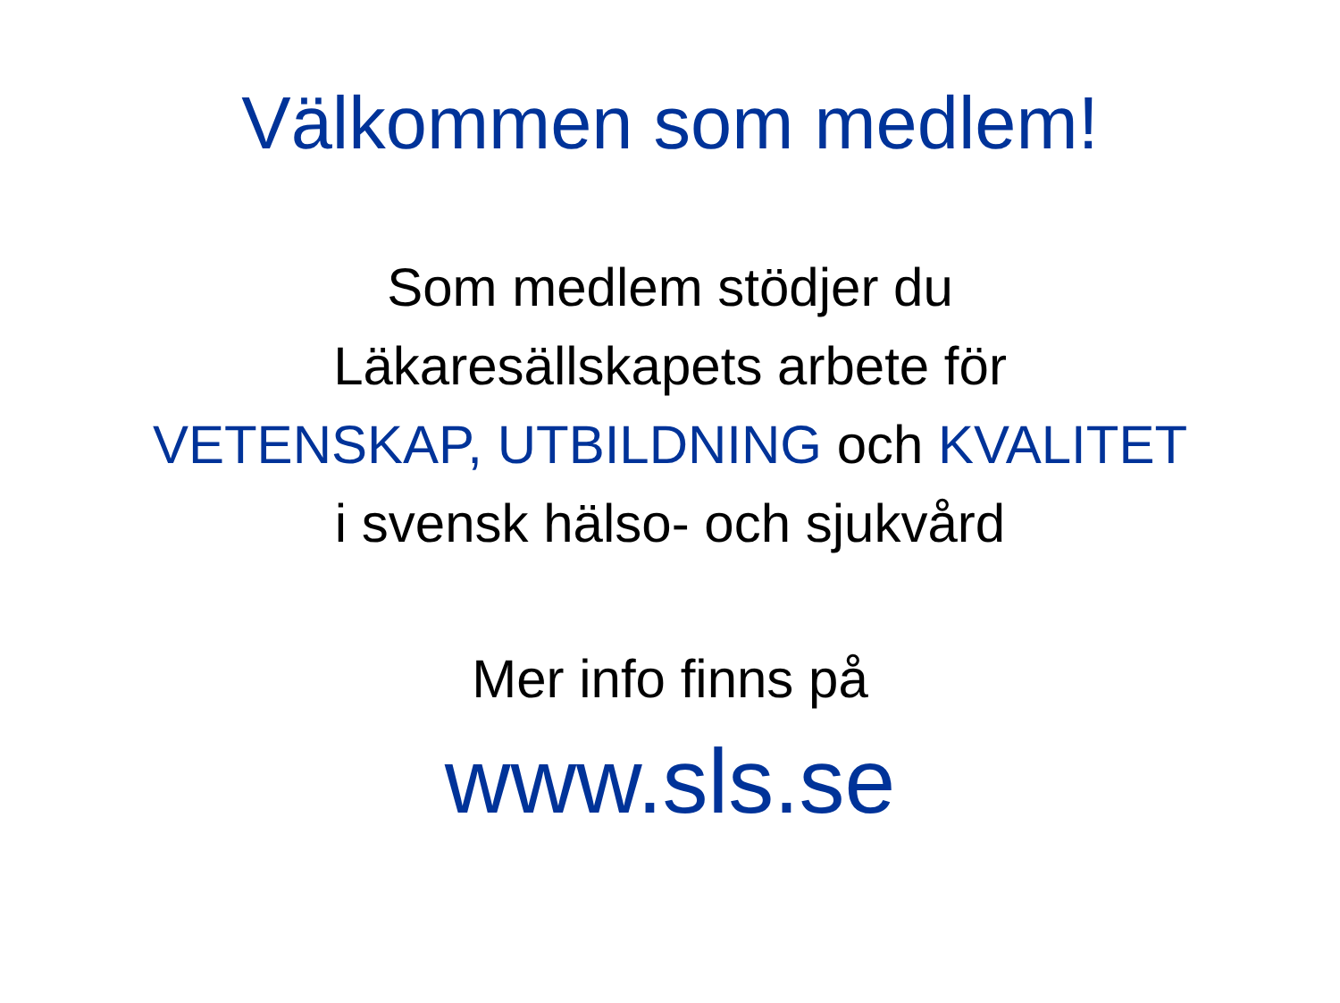Välkommen som medlem!
Som medlem stödjer du
Läkaresällskapets arbete för
VETENSKAP, UTBILDNING och KVALITET
i svensk hälso- och sjukvård
Mer info finns på
www.sls.se